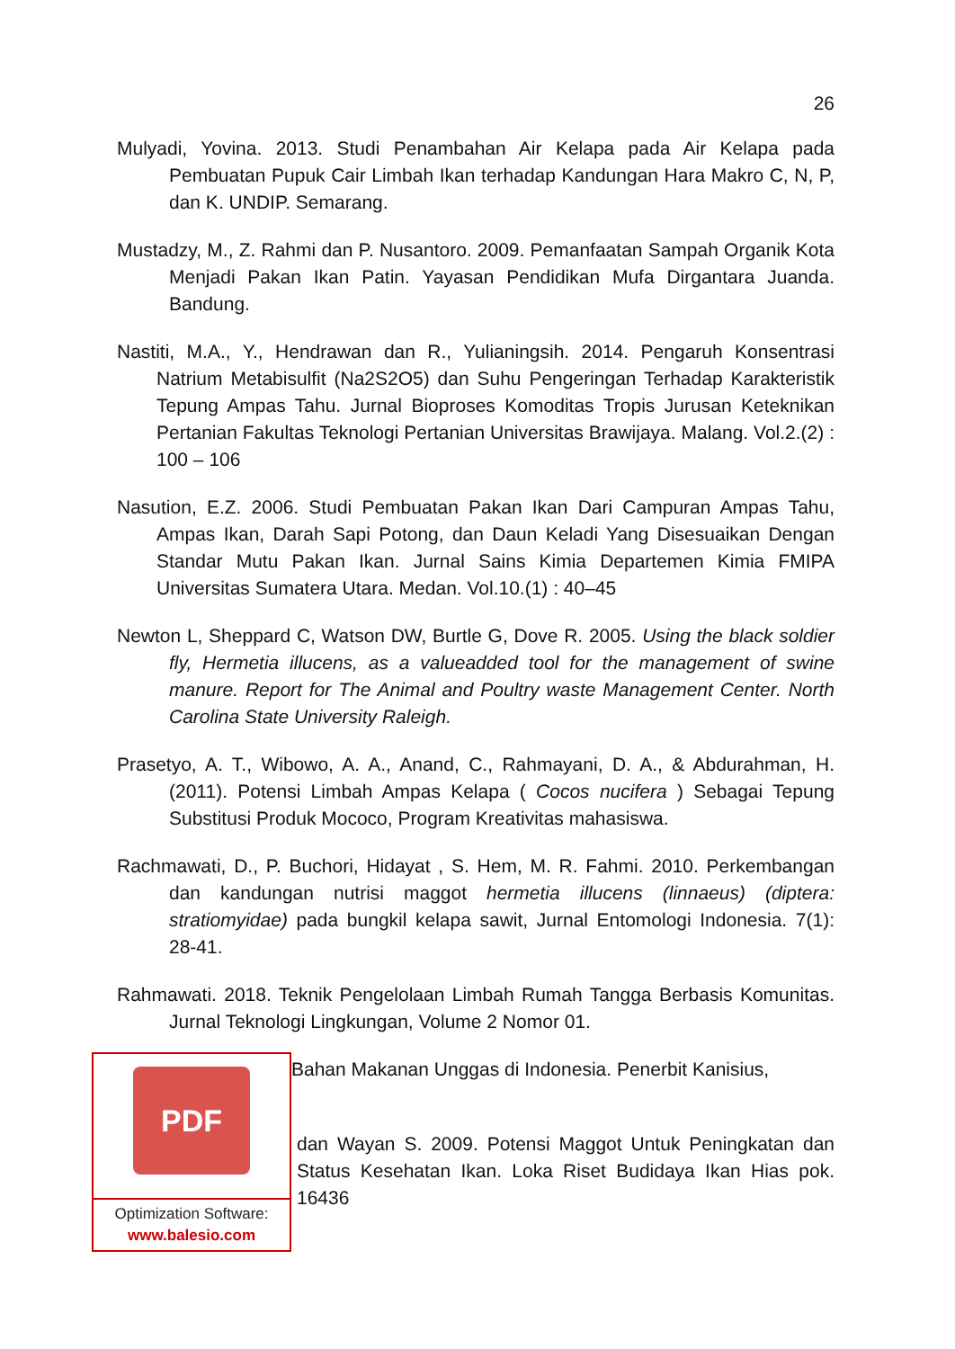26
Mulyadi, Yovina. 2013. Studi Penambahan Air Kelapa pada Air Kelapa pada Pembuatan Pupuk Cair Limbah Ikan terhadap Kandungan Hara Makro C, N, P, dan K. UNDIP. Semarang.
Mustadzy, M., Z. Rahmi dan P. Nusantoro. 2009. Pemanfaatan Sampah Organik Kota Menjadi Pakan Ikan Patin. Yayasan Pendidikan Mufa Dirgantara Juanda. Bandung.
Nastiti, M.A., Y., Hendrawan dan R., Yulianingsih. 2014. Pengaruh Konsentrasi Natrium Metabisulfit (Na2S2O5) dan Suhu Pengeringan Terhadap Karakteristik Tepung Ampas Tahu. Jurnal Bioproses Komoditas Tropis Jurusan Keteknikan Pertanian Fakultas Teknologi Pertanian Universitas Brawijaya. Malang. Vol.2.(2) : 100 – 106
Nasution, E.Z. 2006. Studi Pembuatan Pakan Ikan Dari Campuran Ampas Tahu, Ampas Ikan, Darah Sapi Potong, dan Daun Keladi Yang Disesuaikan Dengan Standar Mutu Pakan Ikan. Jurnal Sains Kimia Departemen Kimia FMIPA Universitas Sumatera Utara. Medan. Vol.10.(1) : 40–45
Newton L, Sheppard C, Watson DW, Burtle G, Dove R. 2005. Using the black soldier fly, Hermetia illucens, as a valueadded tool for the management of swine manure. Report for The Animal and Poultry waste Management Center. North Carolina State University Raleigh.
Prasetyo, A. T., Wibowo, A. A., Anand, C., Rahmayani, D. A., & Abdurahman, H. (2011). Potensi Limbah Ampas Kelapa ( Cocos nucifera ) Sebagai Tepung Substitusi Produk Mococo, Program Kreativitas mahasiswa.
Rachmawati, D., P. Buchori, Hidayat , S. Hem, M. R. Fahmi. 2010. Perkembangan dan kandungan nutrisi maggot hermetia illucens (linnaeus) (diptera: stratiomyidae) pada bungkil kelapa sawit, Jurnal Entomologi Indonesia. 7(1): 28-41.
Rahmawati. 2018. Teknik Pengelolaan Limbah Rumah Tangga Berbasis Komunitas. Jurnal Teknologi Lingkungan, Volume 2 Nomor 01.
Bahan Makanan Unggas di Indonesia. Penerbit Kanisius,
dan Wayan S. 2009. Potensi Maggot Untuk Peningkatan dan Status Kesehatan Ikan. Loka Riset Budidaya Ikan Hias pok. 16436
PDF
Optimization Software:
www.balesio.com